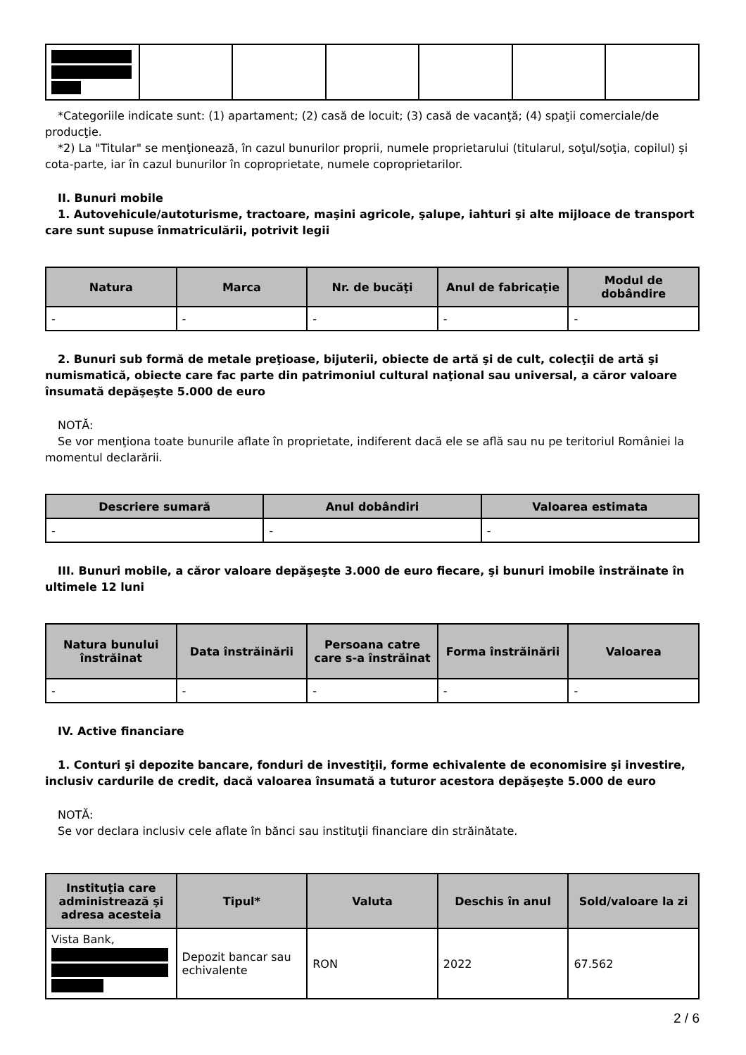*Categoriile indicate sunt: (1) apartament; (2) casă de locuit; (3) casă de vacanţă; (4) spaţii comerciale/de producţie.
*2) La "Titular" se menţionează, în cazul bunurilor proprii, numele proprietarului (titularul, soţul/soţia, copilul) și cota-parte, iar în cazul bunurilor în coproprietate, numele coproprietarilor.
II. Bunuri mobile
1. Autovehicule/autoturisme, tractoare, maşini agricole, şalupe, iahturi şi alte mijloace de transport care sunt supuse înmatriculării, potrivit legii
| Natura | Marca | Nr. de bucăţi | Anul de fabricaţie | Modul de dobândire |
| --- | --- | --- | --- | --- |
| - | - | - | - | - |
2. Bunuri sub formă de metale preţioase, bijuterii, obiecte de artă şi de cult, colecţii de artă şi numismatică, obiecte care fac parte din patrimoniul cultural naţional sau universal, a căror valoare însumată depăşeşte 5.000 de euro
NOTĂ:
Se vor menţiona toate bunurile aflate în proprietate, indiferent dacă ele se află sau nu pe teritoriul României la momentul declarării.
| Descriere sumară | Anul dobândiri | Valoarea estimata |
| --- | --- | --- |
| - | - | - |
III. Bunuri mobile, a căror valoare depăşeşte 3.000 de euro fiecare, şi bunuri imobile înstrăinate în ultimele 12 luni
| Natura bunului înstrăinat | Data înstrăinării | Persoana catre care s-a înstrăinat | Forma înstrăinării | Valoarea |
| --- | --- | --- | --- | --- |
| - | - | - | - | - |
IV. Active financiare
1. Conturi şi depozite bancare, fonduri de investiţii, forme echivalente de economisire şi investire, inclusiv cardurile de credit, dacă valoarea însumată a tuturor acestora depăşeşte 5.000 de euro
NOTĂ:
Se vor declara inclusiv cele aflate în bănci sau instituţii financiare din străinătate.
| Instituţia care administrează şi adresa acesteia | Tipul* | Valuta | Deschis în anul | Sold/valoare la zi |
| --- | --- | --- | --- | --- |
| Vista Bank, | Depozit bancar sau echivalente | RON | 2022 | 67.562 |
2 / 6